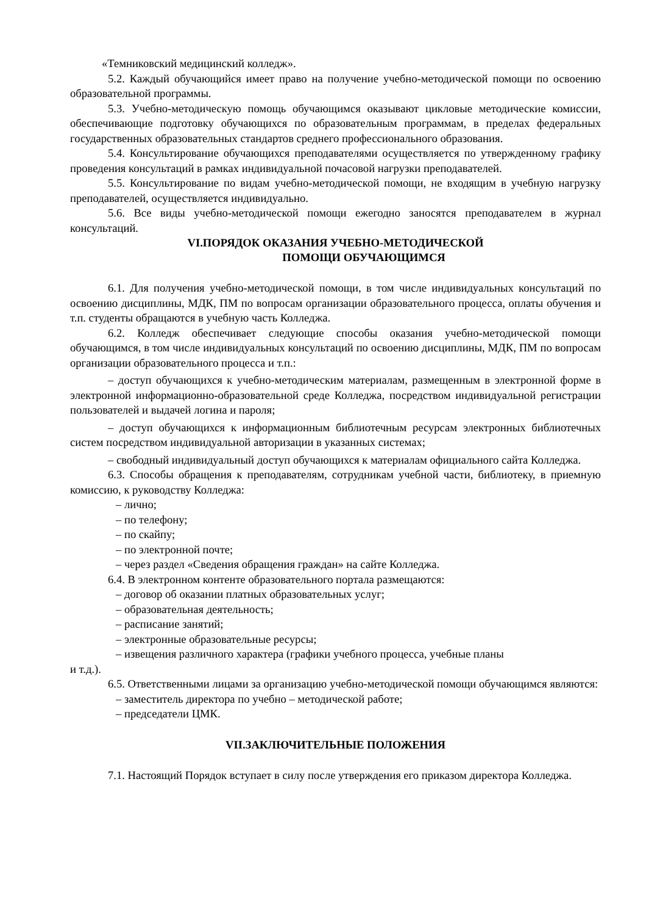«Темниковский медицинский колледж».
5.2. Каждый обучающийся имеет право на получение учебно-методической помощи по освоению образовательной программы.
5.3. Учебно-методическую помощь обучающимся оказывают цикловые методические комиссии, обеспечивающие подготовку обучающихся по образовательным программам, в пределах федеральных государственных образовательных стандартов среднего профессионального образования.
5.4. Консультирование обучающихся преподавателями осуществляется по утвержденному графику проведения консультаций в рамках индивидуальной почасовой нагрузки преподавателей.
5.5. Консультирование по видам учебно-методической помощи, не входящим в учебную нагрузку преподавателей, осуществляется индивидуально.
5.6. Все виды учебно-методической помощи ежегодно заносятся преподавателем в журнал консультаций.
VI.ПОРЯДОК ОКАЗАНИЯ УЧЕБНО-МЕТОДИЧЕСКОЙ
ПОМОЩИ ОБУЧАЮЩИМСЯ
6.1. Для получения учебно-методической помощи, в том числе индивидуальных консультаций по освоению дисциплины, МДК, ПМ по вопросам организации образовательного процесса, оплаты обучения и т.п. студенты обращаются в учебную часть Колледжа.
6.2. Колледж обеспечивает следующие способы оказания учебно-методической помощи обучающимся, в том числе индивидуальных консультаций по освоению дисциплины, МДК, ПМ по вопросам организации образовательного процесса и т.п.:
– доступ обучающихся к учебно-методическим материалам, размещенным в электронной форме в электронной информационно-образовательной среде Колледжа, посредством индивидуальной регистрации пользователей и выдачей логина и пароля;
– доступ обучающихся к информационным библиотечным ресурсам электронных библиотечных систем посредством индивидуальной авторизации в указанных системах;
– свободный индивидуальный доступ обучающихся к материалам официального сайта Колледжа.
6.3. Способы обращения к преподавателям, сотрудникам учебной части, библиотеку, в приемную комиссию, к руководству Колледжа:
– лично;
– по телефону;
– по скайпу;
– по электронной почте;
– через раздел «Сведения обращения граждан» на сайте Колледжа.
6.4. В электронном контенте образовательного портала размещаются:
– договор об оказании платных образовательных услуг;
– образовательная деятельность;
– расписание занятий;
– электронные образовательные ресурсы;
– извещения различного характера (графики учебного процесса, учебные планы
и т.д.).
6.5. Ответственными лицами за организацию учебно-методической помощи обучающимся являются:
– заместитель директора по учебно – методической работе;
– председатели ЦМК.
VII.ЗАКЛЮЧИТЕЛЬНЫЕ ПОЛОЖЕНИЯ
7.1. Настоящий Порядок вступает в силу после утверждения его приказом директора Колледжа.